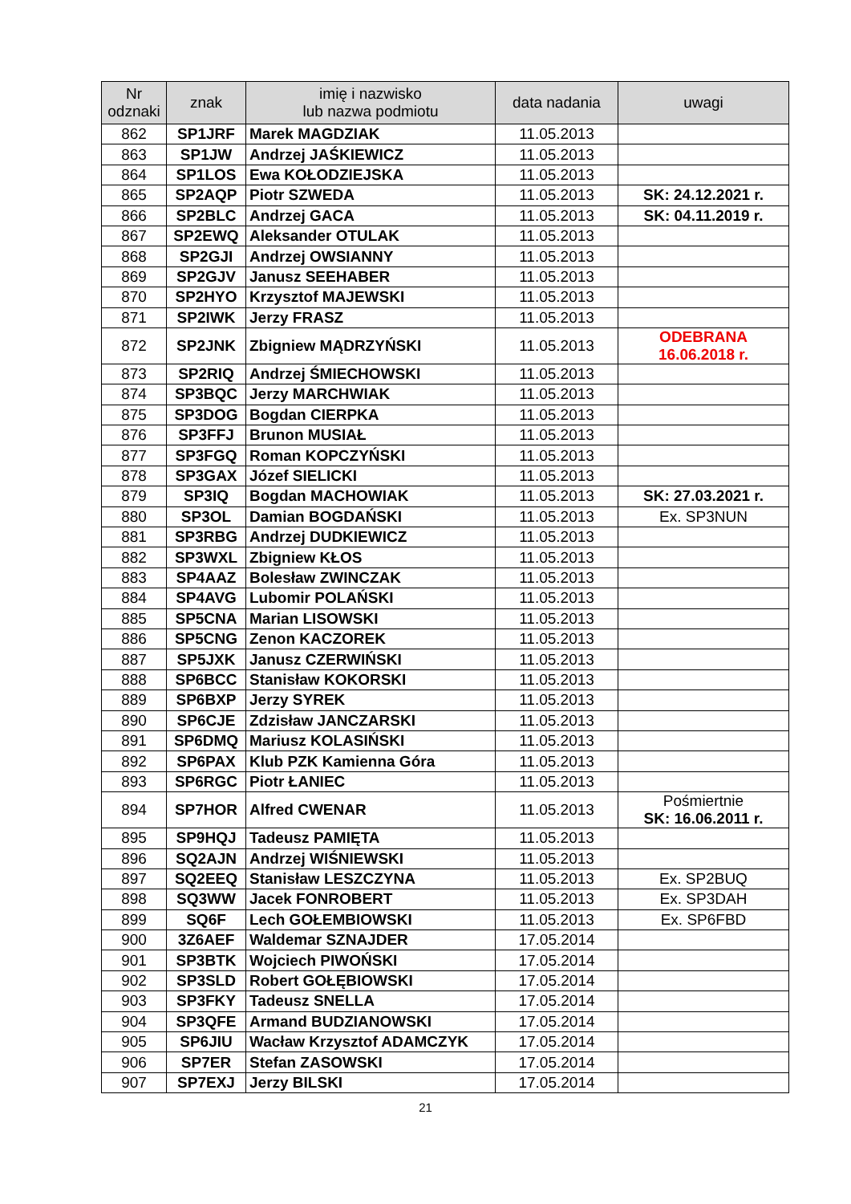| Nr odznaki | znak | imię i nazwisko lub nazwa podmiotu | data nadania | uwagi |
| --- | --- | --- | --- | --- |
| 862 | SP1JRF | Marek MAGDZIAK | 11.05.2013 | |
| 863 | SP1JW | Andrzej JAŚKIEWICZ | 11.05.2013 | |
| 864 | SP1LOS | Ewa KOŁODZIEJSKA | 11.05.2013 | |
| 865 | SP2AQP | Piotr SZWEDA | 11.05.2013 | SK: 24.12.2021 r. |
| 866 | SP2BLC | Andrzej GACA | 11.05.2013 | SK: 04.11.2019 r. |
| 867 | SP2EWQ | Aleksander OTULAK | 11.05.2013 | |
| 868 | SP2GJI | Andrzej OWSIANNY | 11.05.2013 | |
| 869 | SP2GJV | Janusz SEEHABER | 11.05.2013 | |
| 870 | SP2HYO | Krzysztof MAJEWSKI | 11.05.2013 | |
| 871 | SP2IWK | Jerzy FRASZ | 11.05.2013 | |
| 872 | SP2JNK | Zbigniew MĄDRZYŃSKI | 11.05.2013 | ODEBRANA 16.06.2018 r. |
| 873 | SP2RIQ | Andrzej ŚMIECHOWSKI | 11.05.2013 | |
| 874 | SP3BQC | Jerzy MARCHWIAK | 11.05.2013 | |
| 875 | SP3DOG | Bogdan CIERPKA | 11.05.2013 | |
| 876 | SP3FFJ | Brunon MUSIAŁ | 11.05.2013 | |
| 877 | SP3FGQ | Roman KOPCZYŃSKI | 11.05.2013 | |
| 878 | SP3GAX | Józef SIELICKI | 11.05.2013 | |
| 879 | SP3IQ | Bogdan MACHOWIAK | 11.05.2013 | SK: 27.03.2021 r. |
| 880 | SP3OL | Damian BOGDAŃSKI | 11.05.2013 | Ex. SP3NUN |
| 881 | SP3RBG | Andrzej DUDKIEWICZ | 11.05.2013 | |
| 882 | SP3WXL | Zbigniew KŁOS | 11.05.2013 | |
| 883 | SP4AAZ | Bolesław ZWINCZAK | 11.05.2013 | |
| 884 | SP4AVG | Lubomir POLAŃSKI | 11.05.2013 | |
| 885 | SP5CNA | Marian LISOWSKI | 11.05.2013 | |
| 886 | SP5CNG | Zenon KACZOREK | 11.05.2013 | |
| 887 | SP5JXK | Janusz CZERWIŃSKI | 11.05.2013 | |
| 888 | SP6BCC | Stanisław KOKORSKI | 11.05.2013 | |
| 889 | SP6BXP | Jerzy SYREK | 11.05.2013 | |
| 890 | SP6CJE | Zdzisław JANCZARSKI | 11.05.2013 | |
| 891 | SP6DMQ | Mariusz KOLASIŃSKI | 11.05.2013 | |
| 892 | SP6PAX | Klub PZK Kamienna Góra | 11.05.2013 | |
| 893 | SP6RGC | Piotr ŁANIEC | 11.05.2013 | |
| 894 | SP7HOR | Alfred CWENAR | 11.05.2013 | Pośmiertnie SK: 16.06.2011 r. |
| 895 | SP9HQJ | Tadeusz PAMIĘTA | 11.05.2013 | |
| 896 | SQ2AJN | Andrzej WIŚNIEWSKI | 11.05.2013 | |
| 897 | SQ2EEQ | Stanisław LESZCZYNA | 11.05.2013 | Ex. SP2BUQ |
| 898 | SQ3WW | Jacek FONROBERT | 11.05.2013 | Ex. SP3DAH |
| 899 | SQ6F | Lech GOŁEMBIOWSKI | 11.05.2013 | Ex. SP6FBD |
| 900 | 3Z6AEF | Waldemar SZNAJDER | 17.05.2014 | |
| 901 | SP3BTK | Wojciech PIWOŃSKI | 17.05.2014 | |
| 902 | SP3SLD | Robert GOŁĘBIOWSKI | 17.05.2014 | |
| 903 | SP3FKY | Tadeusz SNELLA | 17.05.2014 | |
| 904 | SP3QFE | Armand BUDZIANOWSKI | 17.05.2014 | |
| 905 | SP6JIU | Wacław Krzysztof ADAMCZYK | 17.05.2014 | |
| 906 | SP7ER | Stefan ZASOWSKI | 17.05.2014 | |
| 907 | SP7EXJ | Jerzy BILSKI | 17.05.2014 | |
21